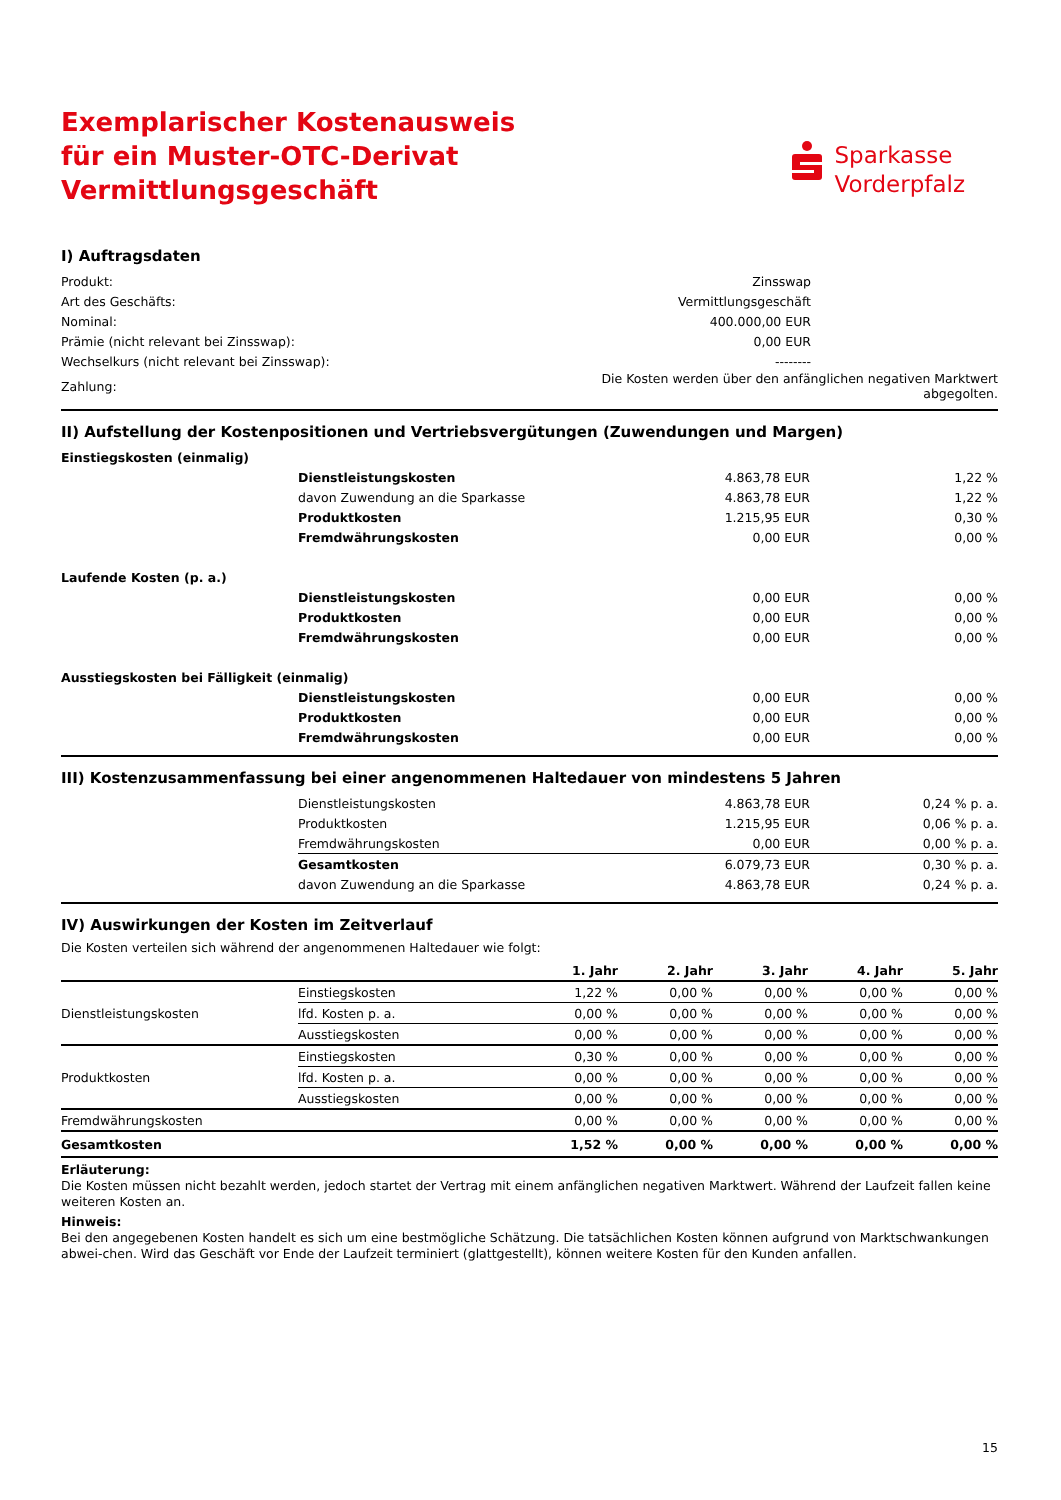Exemplarischer Kostenausweis
für ein Muster-OTC-Derivat
Vermittlungsgeschäft
Sparkasse
Vorderpfalz
I) Auftragsdaten
| Produkt: | Zinsswap | |
| Art des Geschäfts: | Vermittlungsgeschäft | |
| Nominal: | 400.000,00 EUR | |
| Prämie (nicht relevant bei Zinsswap): | 0,00 EUR | |
| Wechselkurs (nicht relevant bei Zinsswap): | -------- | |
| Zahlung: | Die Kosten werden über den anfänglichen negativen Marktwert abgegolten. | |
II) Aufstellung der Kostenpositionen und Vertriebsvergütungen (Zuwendungen und Margen)
| Einstiegskosten (einmalig) | | | |
| | Dienstleistungskosten | 4.863,78 EUR | 1,22 % |
| | davon Zuwendung an die Sparkasse | 4.863,78 EUR | 1,22 % |
| | Produktkosten | 1.215,95 EUR | 0,30 % |
| | Fremdwährungskosten | 0,00 EUR | 0,00 % |
| Laufende Kosten (p. a.) | | | |
| | Dienstleistungskosten | 0,00 EUR | 0,00 % |
| | Produktkosten | 0,00 EUR | 0,00 % |
| | Fremdwährungskosten | 0,00 EUR | 0,00 % |
| Ausstiegskosten bei Fälligkeit (einmalig) | | | |
| | Dienstleistungskosten | 0,00 EUR | 0,00 % |
| | Produktkosten | 0,00 EUR | 0,00 % |
| | Fremdwährungskosten | 0,00 EUR | 0,00 % |
III) Kostenzusammenfassung bei einer angenommenen Haltedauer von mindestens 5 Jahren
| | Dienstleistungskosten | 4.863,78 EUR | 0,24 % p. a. |
| | Produktkosten | 1.215,95 EUR | 0,06 % p. a. |
| | Fremdwährungskosten | 0,00 EUR | 0,00 % p. a. |
| | Gesamtkosten | 6.079,73 EUR | 0,30 % p. a. |
| | davon Zuwendung an die Sparkasse | 4.863,78 EUR | 0,24 % p. a. |
IV) Auswirkungen der Kosten im Zeitverlauf
Die Kosten verteilen sich während der angenommenen Haltedauer wie folgt:
| | | 1. Jahr | 2. Jahr | 3. Jahr | 4. Jahr | 5. Jahr |
| --- | --- | --- | --- | --- | --- | --- |
| Dienstleistungskosten | Einstiegskosten | 1,22 % | 0,00 % | 0,00 % | 0,00 % | 0,00 % |
| | lfd. Kosten p. a. | 0,00 % | 0,00 % | 0,00 % | 0,00 % | 0,00 % |
| | Ausstiegskosten | 0,00 % | 0,00 % | 0,00 % | 0,00 % | 0,00 % |
| Produktkosten | Einstiegskosten | 0,30 % | 0,00 % | 0,00 % | 0,00 % | 0,00 % |
| | lfd. Kosten p. a. | 0,00 % | 0,00 % | 0,00 % | 0,00 % | 0,00 % |
| | Ausstiegskosten | 0,00 % | 0,00 % | 0,00 % | 0,00 % | 0,00 % |
| Fremdwährungskosten | | 0,00 % | 0,00 % | 0,00 % | 0,00 % | 0,00 % |
| Gesamtkosten | | 1,52 % | 0,00 % | 0,00 % | 0,00 % | 0,00 % |
Erläuterung:
Die Kosten müssen nicht bezahlt werden, jedoch startet der Vertrag mit einem anfänglichen negativen Marktwert. Während der Laufzeit fallen keine weiteren Kosten an.
Hinweis:
Bei den angegebenen Kosten handelt es sich um eine bestmögliche Schätzung. Die tatsächlichen Kosten können aufgrund von Marktschwankungen abwei-chen. Wird das Geschäft vor Ende der Laufzeit terminiert (glattgestellt), können weitere Kosten für den Kunden anfallen.
15